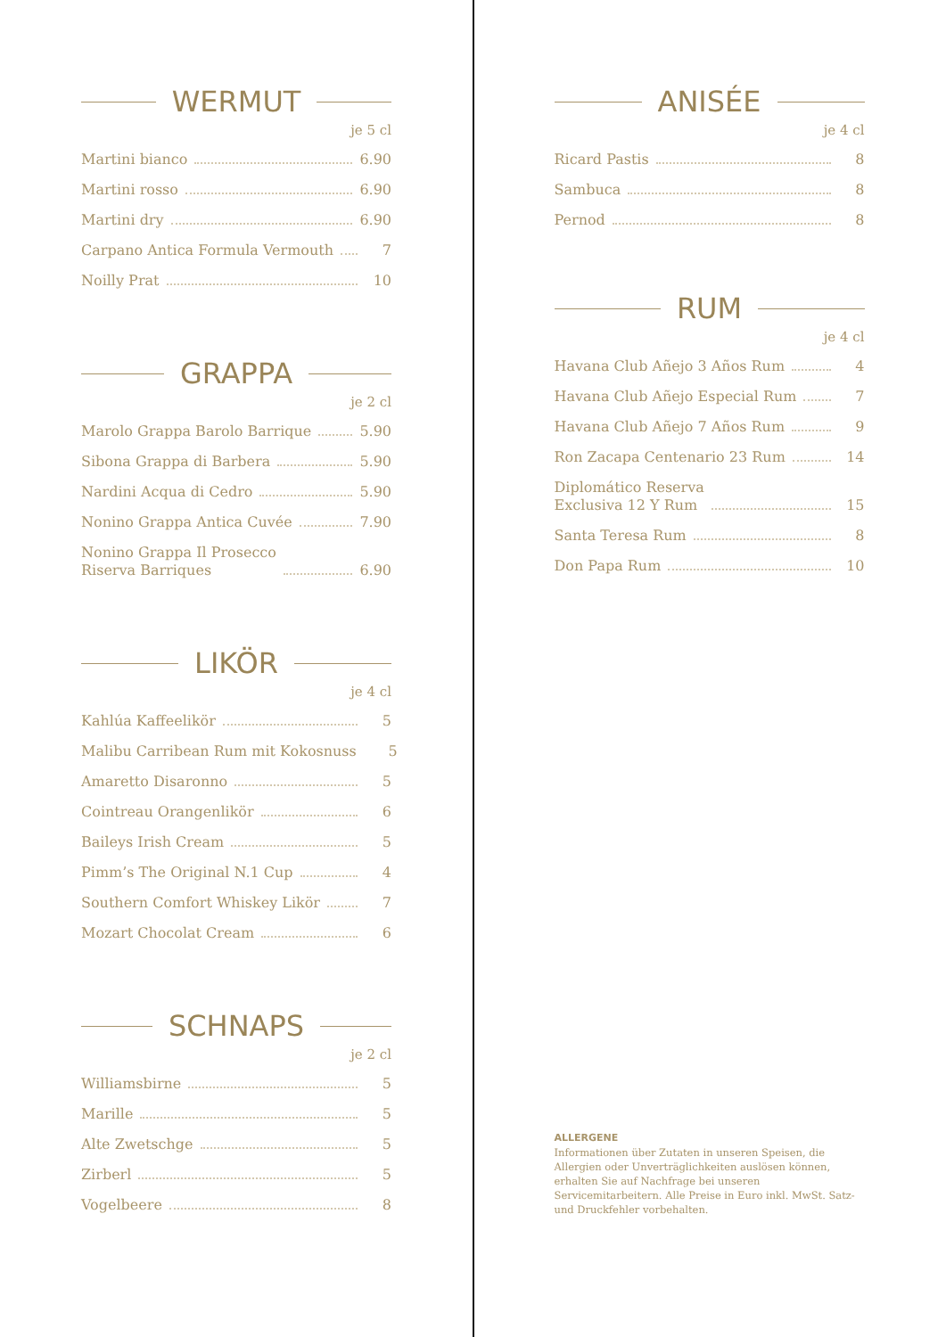WERMUT
je 5 cl
Martini bianco 6.90
Martini rosso 6.90
Martini dry 6.90
Carpano Antica Formula Vermouth 7
Noilly Prat 10
GRAPPA
je 2 cl
Marolo Grappa Barolo Barrique 5.90
Sibona Grappa di Barbera 5.90
Nardini Acqua di Cedro 5.90
Nonino Grappa Antica Cuvée 7.90
Nonino Grappa Il Prosecco
Riserva Barriques 6.90
LIKÖR
je 4 cl
Kahlúa Kaffeelikör 5
Malibu Carribean Rum mit Kokosnuss 5
Amaretto Disaronno 5
Cointreau Orangenlikör 6
Baileys Irish Cream 5
Pimm’s The Original N.1 Cup 4
Southern Comfort Whiskey Likör 7
Mozart Chocolat Cream 6
SCHNAPS
je 2 cl
Williamsbirne 5
Marille 5
Alte Zwetschge 5
Zirberl 5
Vogelbeere 8
ANISÉE
je 4 cl
Ricard Pastis 8
Sambuca 8
Pernod 8
RUM
je 4 cl
Havana Club Añejo 3 Años Rum 4
Havana Club Añejo Especial Rum 7
Havana Club Añejo 7 Años Rum 9
Ron Zacapa Centenario 23 Rum 14
Diplomático Reserva
Exclusiva 12 Y Rum 15
Santa Teresa Rum 8
Don Papa Rum 10
ALLERGENE
Informationen über Zutaten in unseren Speisen, die Allergien oder Unverträglichkeiten auslösen können, erhalten Sie auf Nachfrage bei unseren Servicemitarbeitern. Alle Preise in Euro inkl. MwSt. Satz- und Druckfehler vorbehalten.